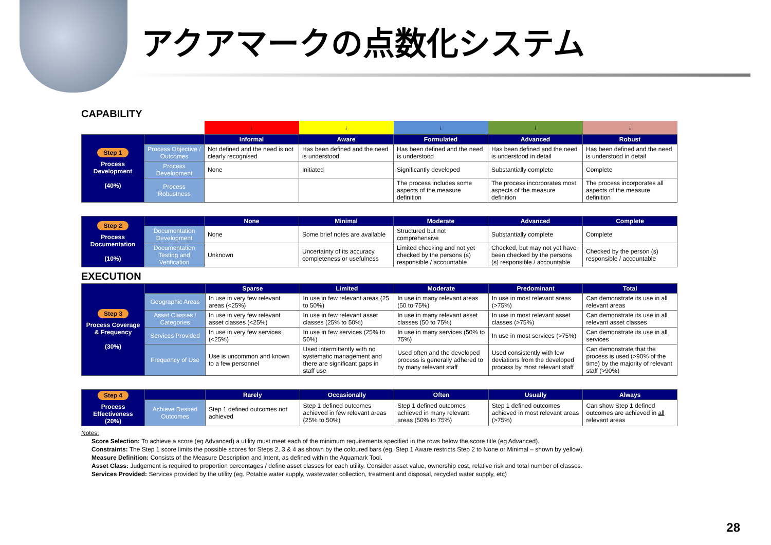アクアマークの点数化システム
CAPABILITY
| | | ↓ | ↓ | ↓ | ↓ | ↓ |
| Step 1 Process Development (40%) | | Informal | Aware | Formulated | Advanced | Robust |
| | Process Objective / Outcomes | Not defined and the need is not clearly recognised | Has been defined and the need is understood | Has been defined and the need is understood | Has been defined and the need is understood in detail | Has been defined and the need is understood in detail |
| | Process Development | None | Initiated | Significantly developed | Substantially complete | Complete |
| | Process Robustness | | | The process includes some aspects of the measure definition | The process incorporates most aspects of the measure definition | The process incorporates all aspects of the measure definition |
| Step 2 Process Documentation (10%) | | None | Minimal | Moderate | Advanced | Complete |
| | Documentation Development | None | Some brief notes are available | Structured but not comprehensive | Substantially complete | Complete |
| | Documentation Testing and Verification | Unknown | Uncertainty of its accuracy, completeness or usefulness | Limited checking and not yet checked by the persons (s) responsible / accountable | Checked, but may not yet have been checked by the persons (s) responsible / accountable | Checked by the person (s) responsible / accountable |
EXECUTION
| Step 3 Process Coverage & Frequency (30%) | | Sparse | Limited | Moderate | Predominant | Total |
| | Geographic Areas | In use in very few relevant areas (<25%) | In use in few relevant areas (25 to 50%) | In use in many relevant areas (50 to 75%) | In use in most relevant areas (>75%) | Can demonstrate its use in all relevant areas |
| | Asset Classes / Categories | In use in very few relevant asset classes (<25%) | In use in few relevant asset classes (25% to 50%) | In use in many relevant asset classes (50 to 75%) | In use in most relevant asset classes (>75%) | Can demonstrate its use in all relevant asset classes |
| | Services Provided | In use in very few services (<25%) | In use in few services (25% to 50%) | In use in many services (50% to 75%) | In use in most services (>75%) | Can demonstrate its use in all services |
| | Frequency of Use | Use is uncommon and known to a few personnel | Used intermittently with no systematic management and there are significant gaps in staff use | Used often and the developed process is generally adhered to by many relevant staff | Used consistently with few deviations from the developed process by most relevant staff | Can demonstrate that the process is used (>90% of the time) by the majority of relevant staff (>90%) |
| Step 4 Process Effectiveness (20%) | | Rarely | Occasionally | Often | Usually | Always |
| | Achieve Desired Outcomes | Step 1 defined outcomes not achieved | Step 1 defined outcomes achieved in few relevant areas (25% to 50%) | Step 1 defined outcomes achieved in many relevant areas (50% to 75%) | Step 1 defined outcomes achieved in most relevant areas (>75%) | Can show Step 1 defined outcomes are achieved in all relevant areas |
Notes:
Score Selection: To achieve a score (eg Advanced) a utility must meet each of the minimum requirements specified in the rows below the score title (eg Advanced).
Constraints: The Step 1 score limits the possible scores for Steps 2, 3 & 4 as shown by the coloured bars (eg. Step 1 Aware restricts Step 2 to None or Minimal – shown by yellow).
Measure Definition: Consists of the Measure Description and Intent, as defined within the Aquamark Tool.
Asset Class: Judgement is required to proportion percentages / define asset classes for each utility. Consider asset value, ownership cost, relative risk and total number of classes.
Services Provided: Services provided by the utility (eg. Potable water supply, wastewater collection, treatment and disposal, recycled water supply, etc)
28